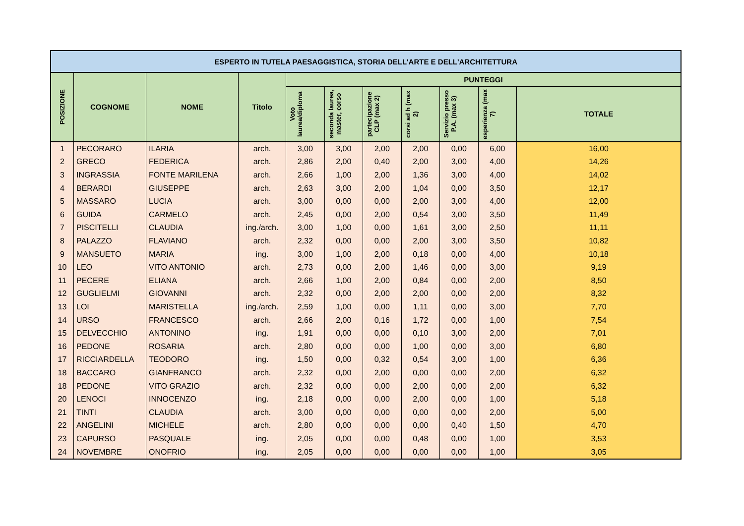| ESPERTO IN TUTELA PAESAGGISTICA, STORIA DELL'ARTE E DELL'ARCHITETTURA | | | | | | | | | | |
| --- | --- | --- | --- | --- | --- | --- | --- | --- | --- | --- |
| POSIZIONE | COGNOME | NOME | Titolo | PUNTEGGI | | | | | | |
| | | | | Voto laurea/diploma | seconda laurea, master, corso | partecipazione CLP (max 2) | corsi ad h (max 2) | Servizio presso P.A. (max 3) | esperienza (max 7) | TOTALE |
| 1 | PECORARO | ILARIA | arch. | 3,00 | 3,00 | 2,00 | 2,00 | 0,00 | 6,00 | 16,00 |
| 2 | GRECO | FEDERICA | arch. | 2,86 | 2,00 | 0,40 | 2,00 | 3,00 | 4,00 | 14,26 |
| 3 | INGRASSIA | FONTE MARILENA | arch. | 2,66 | 1,00 | 2,00 | 1,36 | 3,00 | 4,00 | 14,02 |
| 4 | BERARDI | GIUSEPPE | arch. | 2,63 | 3,00 | 2,00 | 1,04 | 0,00 | 3,50 | 12,17 |
| 5 | MASSARO | LUCIA | arch. | 3,00 | 0,00 | 0,00 | 2,00 | 3,00 | 4,00 | 12,00 |
| 6 | GUIDA | CARMELO | arch. | 2,45 | 0,00 | 2,00 | 0,54 | 3,00 | 3,50 | 11,49 |
| 7 | PISCITELLI | CLAUDIA | ing./arch. | 3,00 | 1,00 | 0,00 | 1,61 | 3,00 | 2,50 | 11,11 |
| 8 | PALAZZO | FLAVIANO | arch. | 2,32 | 0,00 | 0,00 | 2,00 | 3,00 | 3,50 | 10,82 |
| 9 | MANSUETO | MARIA | ing. | 3,00 | 1,00 | 2,00 | 0,18 | 0,00 | 4,00 | 10,18 |
| 10 | LEO | VITO ANTONIO | arch. | 2,73 | 0,00 | 2,00 | 1,46 | 0,00 | 3,00 | 9,19 |
| 11 | PECERE | ELIANA | arch. | 2,66 | 1,00 | 2,00 | 0,84 | 0,00 | 2,00 | 8,50 |
| 12 | GUGLIELMI | GIOVANNI | arch. | 2,32 | 0,00 | 2,00 | 2,00 | 0,00 | 2,00 | 8,32 |
| 13 | LOI | MARISTELLA | ing./arch. | 2,59 | 1,00 | 0,00 | 1,11 | 0,00 | 3,00 | 7,70 |
| 14 | URSO | FRANCESCO | arch. | 2,66 | 2,00 | 0,16 | 1,72 | 0,00 | 1,00 | 7,54 |
| 15 | DELVECCHIO | ANTONINO | ing. | 1,91 | 0,00 | 0,00 | 0,10 | 3,00 | 2,00 | 7,01 |
| 16 | PEDONE | ROSARIA | arch. | 2,80 | 0,00 | 0,00 | 1,00 | 0,00 | 3,00 | 6,80 |
| 17 | RICCIARDELLA | TEODORO | ing. | 1,50 | 0,00 | 0,32 | 0,54 | 3,00 | 1,00 | 6,36 |
| 18 | BACCARO | GIANFRANCO | arch. | 2,32 | 0,00 | 2,00 | 0,00 | 0,00 | 2,00 | 6,32 |
| 18 | PEDONE | VITO GRAZIO | arch. | 2,32 | 0,00 | 0,00 | 2,00 | 0,00 | 2,00 | 6,32 |
| 20 | LENOCI | INNOCENZO | ing. | 2,18 | 0,00 | 0,00 | 2,00 | 0,00 | 1,00 | 5,18 |
| 21 | TINTI | CLAUDIA | arch. | 3,00 | 0,00 | 0,00 | 0,00 | 0,00 | 2,00 | 5,00 |
| 22 | ANGELINI | MICHELE | arch. | 2,80 | 0,00 | 0,00 | 0,00 | 0,40 | 1,50 | 4,70 |
| 23 | CAPURSO | PASQUALE | ing. | 2,05 | 0,00 | 0,00 | 0,48 | 0,00 | 1,00 | 3,53 |
| 24 | NOVEMBRE | ONOFRIO | ing. | 2,05 | 0,00 | 0,00 | 0,00 | 0,00 | 1,00 | 3,05 |